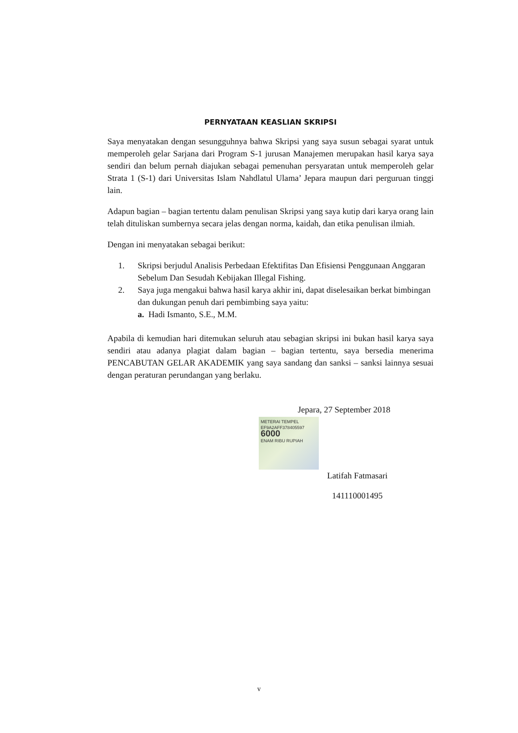PERNYATAAN KEASLIAN SKRIPSI
Saya menyatakan dengan sesungguhnya bahwa Skripsi yang saya susun sebagai syarat untuk memperoleh gelar Sarjana dari Program S-1 jurusan Manajemen merupakan hasil karya saya sendiri dan belum pernah diajukan sebagai pemenuhan persyaratan untuk memperoleh gelar Strata 1 (S-1) dari Universitas Islam Nahdlatul Ulama’ Jepara maupun dari perguruan tinggi lain.
Adapun bagian – bagian tertentu dalam penulisan Skripsi yang saya kutip dari karya orang lain telah dituliskan sumbernya secara jelas dengan norma, kaidah, dan etika penulisan ilmiah.
Dengan ini menyatakan sebagai berikut:
1. Skripsi berjudul Analisis Perbedaan Efektifitas Dan Efisiensi Penggunaan Anggaran Sebelum Dan Sesudah Kebijakan Illegal Fishing.
2. Saya juga mengakui bahwa hasil karya akhir ini, dapat diselesaikan berkat bimbingan dan dukungan penuh dari pembimbing saya yaitu:
a. Hadi Ismanto, S.E., M.M.
Apabila di kemudian hari ditemukan seluruh atau sebagian skripsi ini bukan hasil karya saya sendiri atau adanya plagiat dalam bagian – bagian tertentu, saya bersedia menerima PENCABUTAN GELAR AKADEMIK yang saya sandang dan sanksi – sanksi lainnya sesuai dengan peraturan perundangan yang berlaku.
Jepara, 27 September 2018
METERAI TEMPEL
EF9A2AFF378405597
6000
ENAM RIBU RUPIAH
Latifah Fatmasari
141110001495
v